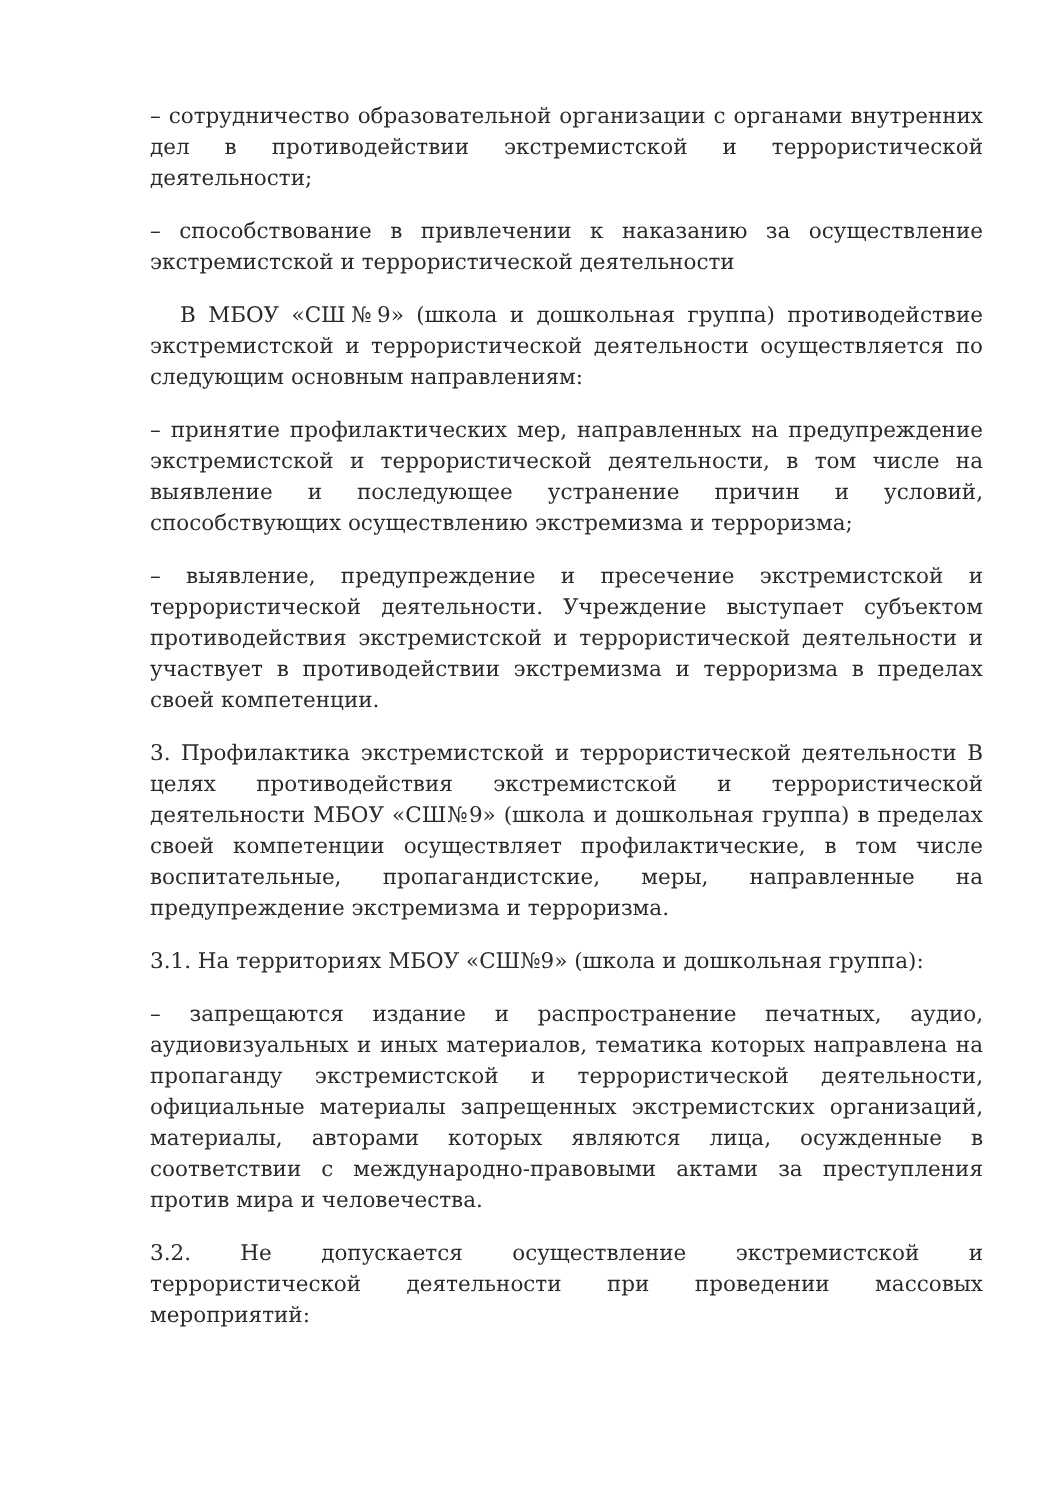– сотрудничество образовательной организации с органами внутренних дел в противодействии экстремистской и террористической деятельности;
– способствование в привлечении к наказанию за осуществление экстремистской и террористической деятельности
В МБОУ «СШ№9» (школа и дошкольная группа) противодействие экстремистской и террористической деятельности осуществляется по следующим основным направлениям:
– принятие профилактических мер, направленных на предупреждение экстремистской и террористической деятельности, в том числе на выявление и последующее устранение причин и условий, способствующих осуществлению экстремизма и терроризма;
– выявление, предупреждение и пресечение экстремистской и террористической деятельности. Учреждение выступает субъектом противодействия экстремистской и террористической деятельности и участвует в противодействии экстремизма и терроризма в пределах своей компетенции.
3. Профилактика экстремистской и террористической деятельности В целях противодействия экстремистской и террористической деятельности МБОУ «СШ№9» (школа и дошкольная группа) в пределах своей компетенции осуществляет профилактические, в том числе воспитательные, пропагандистские, меры, направленные на предупреждение экстремизма и терроризма.
3.1. На территориях МБОУ «СШ№9» (школа и дошкольная группа):
– запрещаются издание и распространение печатных, аудио, аудиовизуальных и иных материалов, тематика которых направлена на пропаганду экстремистской и террористической деятельности, официальные материалы запрещенных экстремистских организаций, материалы, авторами которых являются лица, осужденные в соответствии с международно-правовыми актами за преступления против мира и человечества.
3.2. Не допускается осуществление экстремистской и террористической деятельности при проведении массовых мероприятий: